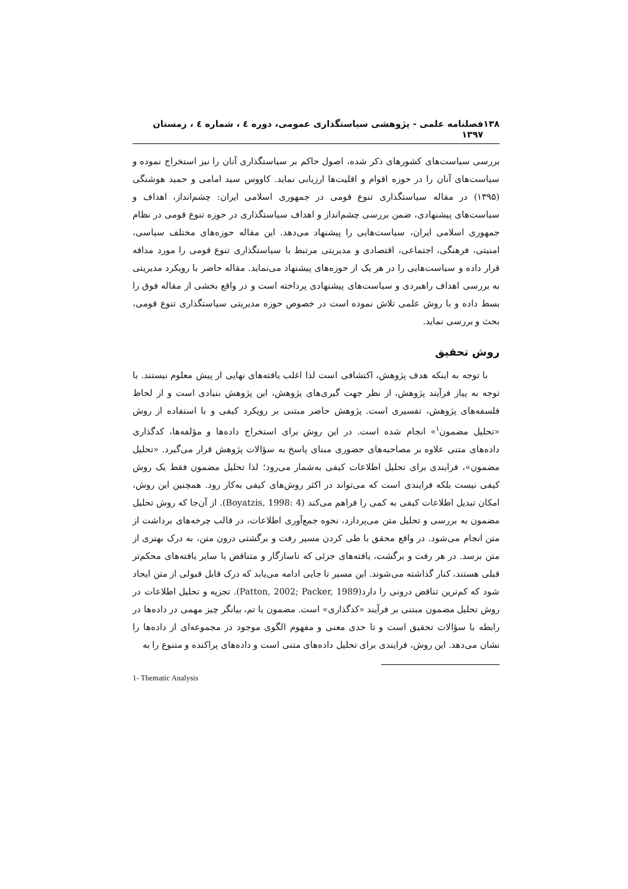۱۳۸ فصلنامه علمی - پژوهشی سیاستگذاری عمومی، دوره ٤ ، شماره ٤ ، زمستان ۱۳۹۷
بررسی سیاست‌های کشورهای ذکر شده، اصول حاکم بر سیاستگذاری آنان را نیز استخراج نموده و سیاست‌های آنان را در حوزه اقوام و اقلیت‌ها ارزیابی نماید. کاووس سید امامی و حمید هوشنگی (۱۳۹۵) در مقاله سیاستگذاری تنوع قومی در جمهوری اسلامی ایران: چشم‌انداز، اهداف و سیاست‌های پیشنهادی، ضمن بررسی چشم‌انداز و اهداف سیاستگذاری در حوزه تنوع قومی در نظام جمهوری اسلامی ایران، سیاست‌هایی را پیشنهاد می‌دهد. این مقاله حوزه‌های مختلف سیاسی، امنیتی، فرهنگی، اجتماعی، اقتصادی و مدیریتی مرتبط با سیاستگذاری تنوع قومی را مورد مداقه قرار داده و سیاست‌هایی را در هر یک از حوزه‌های پیشنهاد می‌نماید. مقاله حاضر با رویکرد مدیریتی به بررسی اهداف راهبردی و سیاست‌های پیشنهادی پرداخته است و در واقع بخشی از مقاله فوق را بسط داده و با روش علمی تلاش نموده است در خصوص حوزه مدیریتی سیاستگذاری تنوع قومی، بحث و بررسی نماید.
روش تحقیق
با توجه به اینکه هدف پژوهش، اکتشافی است لذا اغلب یافته‌های نهایی از پیش معلوم نیستند. با توجه به پیاز فرآیند پژوهش، از نظر جهت گیری‌های پژوهش، این پژوهش بنیادی است و از لحاظ فلسفه‌های پژوهش، تفسیری است. پژوهش حاضر مبتنی بر رویکرد کیفی و با استفاده از روش «تحلیل مضمون<sup>۱</sup>» انجام شده است. در این روش برای استخراج داده‌ها و مؤلفه‌ها، کدگذاری داده‌های متنی علاوه بر مصاحبه‌های حضوری مبنای پاسخ به سؤالات پژوهش قرار می‌گیرد. «تحلیل مضمون»، فرایندی برای تحلیل اطلاعات کیفی به‌شمار می‌رود؛ لذا تحلیل مضمون فقط یک روش کیفی نیست بلکه فرایندی است که می‌تواند در اکثر روش‌های کیفی به‌کار رود. همچنین این روش، امکان تبدیل اطلاعات کیفی به کمی را فراهم می‌کند (Boyatzis, 1998: 4). از آن‌جا که روش تحلیل مضمون به بررسی و تحلیل متن می‌پردازد، نحوه جمع‌آوری اطلاعات، در قالب چرخه‌های برداشت از متن انجام می‌شود. در واقع محقق با طی کردن مسیر رفت و برگشتی درون متن، به درک بهتری از متن برسد. در هر رفت و برگشت، یافته‌های جزئی که ناسازگار و متناقض با سایر یافته‌های محکم‌تر قبلی هستند، کنار گذاشته می‌شوند. این مسیر تا جایی ادامه می‌یابد که درک قابل قبولی از متن ایجاد شود که کم‌ترین تناقض درونی را دارد(Patton, 2002; Packer, 1989). تجزیه و تحلیل اطلاعات در روش تحلیل مضمون مبتنی بر فرآیند «کدگذاری» است. مضمون یا تم، بیانگر چیز مهمی در داده‌ها در رابطه با سؤالات تحقیق است و تا حدی معنی و مفهوم الگوی موجود در مجموعه‌ای از داده‌ها را نشان می‌دهد. این روش، فرایندی برای تحلیل داده‌های متنی است و داده‌های پراکنده و متنوع را به
1- Thematic Analysis